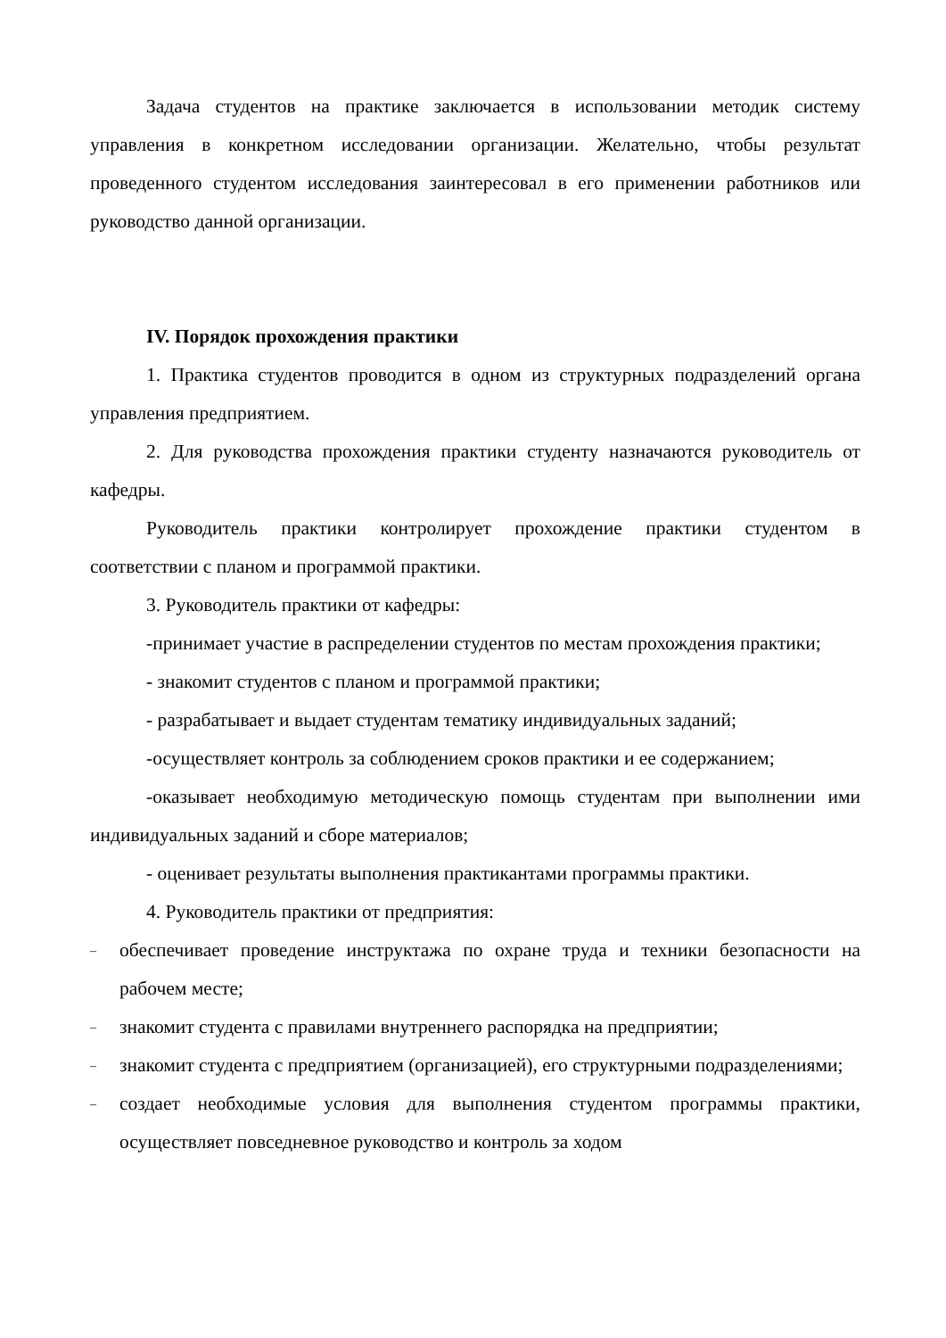Задача студентов на практике заключается в использовании методик систему управления в конкретном исследовании организации. Желательно, чтобы результат проведенного студентом исследования заинтересовал в его применении работников или руководство данной организации.
IV. Порядок прохождения практики
1. Практика студентов проводится в одном из структурных подразделений органа управления предприятием.
2. Для руководства прохождения практики студенту назначаются руководитель от кафедры.
Руководитель практики контролирует прохождение практики студентом в соответствии с планом и программой практики.
3. Руководитель практики от кафедры:
-принимает участие в распределении студентов по местам прохождения практики;
- знакомит студентов с планом и программой практики;
- разрабатывает и выдает студентам тематику индивидуальных заданий;
-осуществляет контроль за соблюдением сроков практики и ее содержанием;
-оказывает необходимую методическую помощь студентам при выполнении ими индивидуальных заданий и сборе материалов;
- оценивает результаты выполнения практикантами программы практики.
4. Руководитель практики от предприятия:
– обеспечивает проведение инструктажа по охране труда и техники безопасности на рабочем месте;
– знакомит студента с правилами внутреннего распорядка на предприятии;
– знакомит студента с предприятием (организацией), его структурными подразделениями;
– создает необходимые условия для выполнения студентом программы практики, осуществляет повседневное руководство и контроль за ходом